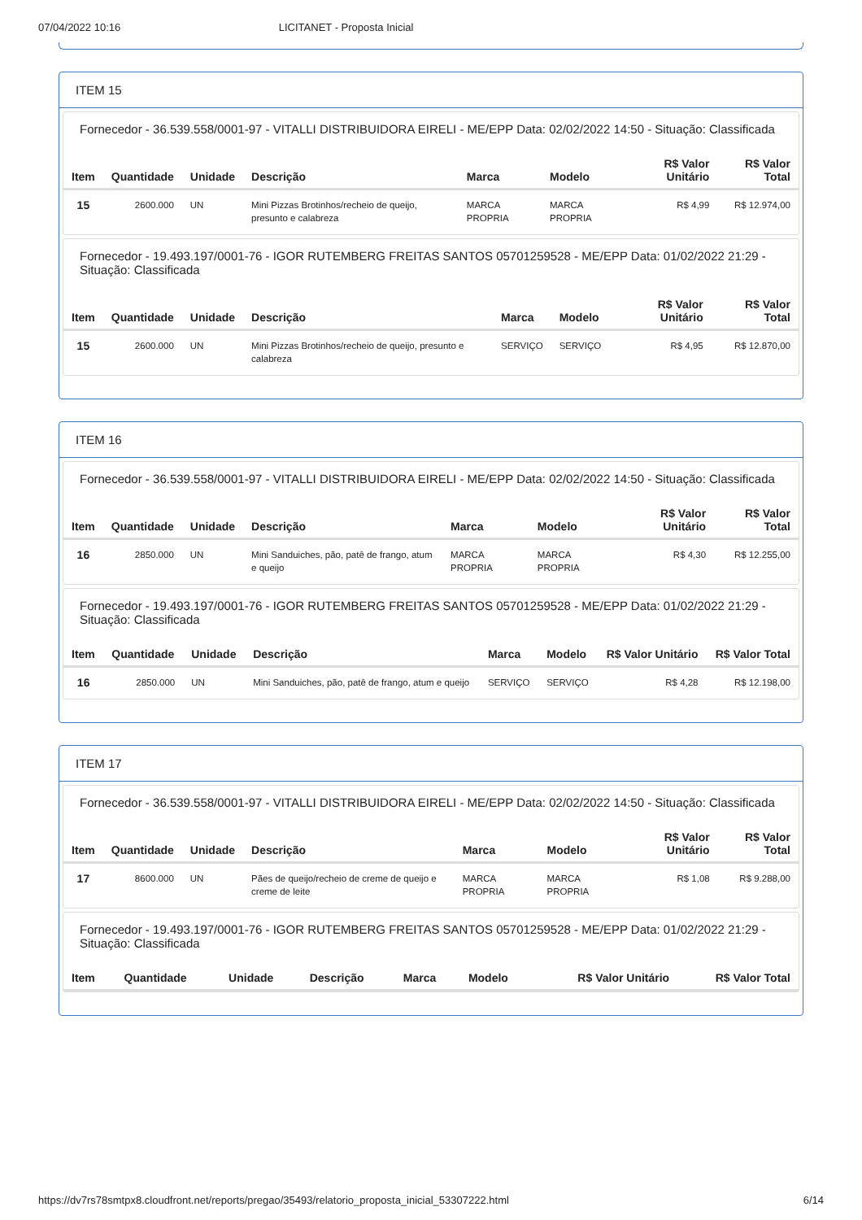07/04/2022 10:16 LICITANET - Proposta Inicial
ITEM 15
Fornecedor - 36.539.558/0001-97 - VITALLI DISTRIBUIDORA EIRELI - ME/EPP Data: 02/02/2022 14:50 - Situação: Classificada
| Item | Quantidade | Unidade | Descrição | Marca | Modelo | R$ Valor Unitário | R$ Valor Total |
| --- | --- | --- | --- | --- | --- | --- | --- |
| 15 | 2600.000 | UN | Mini Pizzas Brotinhos/recheio de queijo, presunto e calabreza | MARCA PROPRIA | MARCA PROPRIA | R$ 4,99 | R$ 12.974,00 |
Fornecedor - 19.493.197/0001-76 - IGOR RUTEMBERG FREITAS SANTOS 05701259528 - ME/EPP Data: 01/02/2022 21:29 - Situação: Classificada
| Item | Quantidade | Unidade | Descrição | Marca | Modelo | R$ Valor Unitário | R$ Valor Total |
| --- | --- | --- | --- | --- | --- | --- | --- |
| 15 | 2600.000 | UN | Mini Pizzas Brotinhos/recheio de queijo, presunto e calabreza | SERVIÇO | SERVIÇO | R$ 4,95 | R$ 12.870,00 |
ITEM 16
Fornecedor - 36.539.558/0001-97 - VITALLI DISTRIBUIDORA EIRELI - ME/EPP Data: 02/02/2022 14:50 - Situação: Classificada
| Item | Quantidade | Unidade | Descrição | Marca | Modelo | R$ Valor Unitário | R$ Valor Total |
| --- | --- | --- | --- | --- | --- | --- | --- |
| 16 | 2850.000 | UN | Mini Sanduiches, pão, patê de frango, atum e queijo | MARCA PROPRIA | MARCA PROPRIA | R$ 4,30 | R$ 12.255,00 |
Fornecedor - 19.493.197/0001-76 - IGOR RUTEMBERG FREITAS SANTOS 05701259528 - ME/EPP Data: 01/02/2022 21:29 - Situação: Classificada
| Item | Quantidade | Unidade | Descrição | Marca | Modelo | R$ Valor Unitário | R$ Valor Total |
| --- | --- | --- | --- | --- | --- | --- | --- |
| 16 | 2850.000 | UN | Mini Sanduiches, pão, patê de frango, atum e queijo | SERVIÇO | SERVIÇO | R$ 4,28 | R$ 12.198,00 |
ITEM 17
Fornecedor - 36.539.558/0001-97 - VITALLI DISTRIBUIDORA EIRELI - ME/EPP Data: 02/02/2022 14:50 - Situação: Classificada
| Item | Quantidade | Unidade | Descrição | Marca | Modelo | R$ Valor Unitário | R$ Valor Total |
| --- | --- | --- | --- | --- | --- | --- | --- |
| 17 | 8600.000 | UN | Pães de queijo/recheio de creme de queijo e creme de leite | MARCA PROPRIA | MARCA PROPRIA | R$ 1,08 | R$ 9.288,00 |
Fornecedor - 19.493.197/0001-76 - IGOR RUTEMBERG FREITAS SANTOS 05701259528 - ME/EPP Data: 01/02/2022 21:29 - Situação: Classificada
| Item | Quantidade | Unidade | Descrição | Marca | Modelo | R$ Valor Unitário | R$ Valor Total |
| --- | --- | --- | --- | --- | --- | --- | --- |
https://dv7rs78smtpx8.cloudfront.net/reports/pregao/35493/relatorio_proposta_inicial_53307222.html 6/14